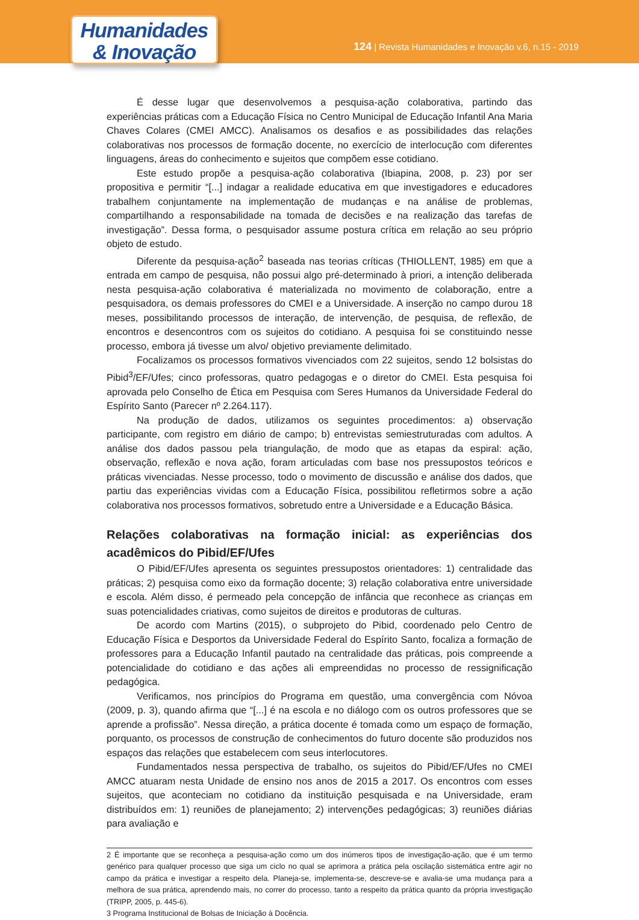Humanidades
& Inovação
124 | Revista Humanidades e Inovação v.6, n.15 - 2019
É desse lugar que desenvolvemos a pesquisa-ação colaborativa, partindo das experiências práticas com a Educação Física no Centro Municipal de Educação Infantil Ana Maria Chaves Colares (CMEI AMCC). Analisamos os desafios e as possibilidades das relações colaborativas nos processos de formação docente, no exercício de interlocução com diferentes linguagens, áreas do conhecimento e sujeitos que compõem esse cotidiano.
Este estudo propõe a pesquisa-ação colaborativa (Ibiapina, 2008, p. 23) por ser propositiva e permitir “[...] indagar a realidade educativa em que investigadores e educadores trabalhem conjuntamente na implementação de mudanças e na análise de problemas, compartilhando a responsabilidade na tomada de decisões e na realização das tarefas de investigação”. Dessa forma, o pesquisador assume postura crítica em relação ao seu próprio objeto de estudo.
Diferente da pesquisa-ação<sup>2</sup> baseada nas teorias críticas (THIOLLENT, 1985) em que a entrada em campo de pesquisa, não possui algo pré-determinado à priori, a intenção deliberada nesta pesquisa-ação colaborativa é materializada no movimento de colaboração, entre a pesquisadora, os demais professores do CMEI e a Universidade. A inserção no campo durou 18 meses, possibilitando processos de interação, de intervenção, de pesquisa, de reflexão, de encontros e desencontros com os sujeitos do cotidiano. A pesquisa foi se constituindo nesse processo, embora já tivesse um alvo/ objetivo previamente delimitado.
Focalizamos os processos formativos vivenciados com 22 sujeitos, sendo 12 bolsistas do Pibid<sup>3</sup>/EF/Ufes; cinco professoras, quatro pedagogas e o diretor do CMEI. Esta pesquisa foi aprovada pelo Conselho de Ética em Pesquisa com Seres Humanos da Universidade Federal do Espírito Santo (Parecer nº 2.264.117).
Na produção de dados, utilizamos os seguintes procedimentos: a) observação participante, com registro em diário de campo; b) entrevistas semiestruturadas com adultos. A análise dos dados passou pela triangulação, de modo que as etapas da espiral: ação, observação, reflexão e nova ação, foram articuladas com base nos pressupostos teóricos e práticas vivenciadas. Nesse processo, todo o movimento de discussão e análise dos dados, que partiu das experiências vividas com a Educação Física, possibilitou refletirmos sobre a ação colaborativa nos processos formativos, sobretudo entre a Universidade e a Educação Básica.
Relações colaborativas na formação inicial: as experiências dos acadêmicos do Pibid/EF/Ufes
O Pibid/EF/Ufes apresenta os seguintes pressupostos orientadores: 1) centralidade das práticas; 2) pesquisa como eixo da formação docente; 3) relação colaborativa entre universidade e escola. Além disso, é permeado pela concepção de infância que reconhece as crianças em suas potencialidades criativas, como sujeitos de direitos e produtoras de culturas.
De acordo com Martins (2015), o subprojeto do Pibid, coordenado pelo Centro de Educação Física e Desportos da Universidade Federal do Espírito Santo, focaliza a formação de professores para a Educação Infantil pautado na centralidade das práticas, pois compreende a potencialidade do cotidiano e das ações ali empreendidas no processo de ressignificação pedagógica.
Verificamos, nos princípios do Programa em questão, uma convergência com Nóvoa (2009, p. 3), quando afirma que “[...] é na escola e no diálogo com os outros professores que se aprende a profissão”. Nessa direção, a prática docente é tomada como um espaço de formação, porquanto, os processos de construção de conhecimentos do futuro docente são produzidos nos espaços das relações que estabelecem com seus interlocutores.
Fundamentados nessa perspectiva de trabalho, os sujeitos do Pibid/EF/Ufes no CMEI AMCC atuaram nesta Unidade de ensino nos anos de 2015 a 2017. Os encontros com esses sujeitos, que aconteciam no cotidiano da instituição pesquisada e na Universidade, eram distribuídos em: 1) reuniões de planejamento; 2) intervenções pedagógicas; 3) reuniões diárias para avaliação e
2 É importante que se reconheça a pesquisa-ação como um dos inúmeros tipos de investigação-ação, que é um termo genérico para qualquer processo que siga um ciclo no qual se aprimora a prática pela oscilação sistemática entre agir no campo da prática e investigar a respeito dela. Planeja-se, implementa-se, descreve-se e avalia-se uma mudança para a melhora de sua prática, aprendendo mais, no correr do processo, tanto a respeito da prática quanto da própria investigação (TRIPP, 2005, p. 445-6).
3 Programa Institucional de Bolsas de Iniciação à Docência.